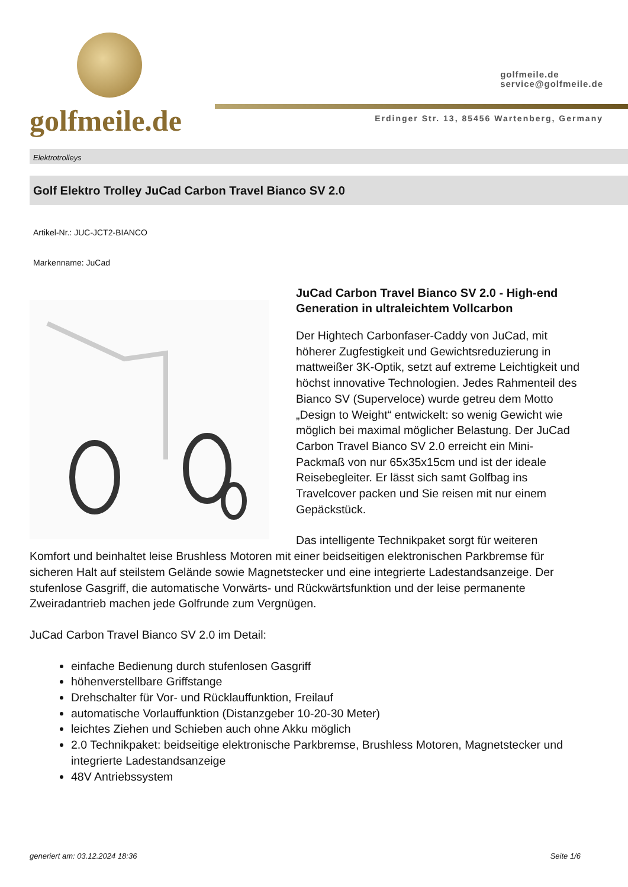golfmeile.de
golfmeile.de
service@golfmeile.de
Erdinger Str. 13, 85456 Wartenberg, Germany
Elektrotrolleys
Golf Elektro Trolley JuCad Carbon Travel Bianco SV 2.0
Artikel-Nr.: JUC-JCT2-BIANCO
Markenname: JuCad
JuCad Carbon Travel Bianco SV 2.0 - High-end Generation in ultraleichtem Vollcarbon
Der Hightech Carbonfaser-Caddy von JuCad, mit höherer Zugfestigkeit und Gewichtsreduzierung in mattweißer 3K-Optik, setzt auf extreme Leichtigkeit und höchst innovative Technologien. Jedes Rahmenteil des Bianco SV (Superveloce) wurde getreu dem Motto „Design to Weight“ entwickelt: so wenig Gewicht wie möglich bei maximal möglicher Belastung. Der JuCad Carbon Travel Bianco SV 2.0 erreicht ein Mini-Packmaß von nur 65x35x15cm und ist der ideale Reisebegleiter. Er lässt sich samt Golfbag ins Travelcover packen und Sie reisen mit nur einem Gepäckstück.
Das intelligente Technikpaket sorgt für weiteren Komfort und beinhaltet leise Brushless Motoren mit einer beidseitigen elektronischen Parkbremse für sicheren Halt auf steilstem Gelände sowie Magnetstecker und eine integrierte Ladestandsanzeige. Der stufenlose Gasgriff, die automatische Vorwärts- und Rückwärtsfunktion und der leise permanente Zweiradantrieb machen jede Golfrunde zum Vergnügen.
JuCad Carbon Travel Bianco SV 2.0 im Detail:
einfache Bedienung durch stufenlosen Gasgriff
höhenverstellbare Griffstange
Drehschalter für Vor- und Rücklauffunktion, Freilauf
automatische Vorlauffunktion (Distanzgeber 10-20-30 Meter)
leichtes Ziehen und Schieben auch ohne Akku möglich
2.0 Technikpaket: beidseitige elektronische Parkbremse, Brushless Motoren, Magnetstecker und integrierte Ladestandsanzeige
48V Antriebssystem
generiert am: 03.12.2024 18:36 Seite 1/6